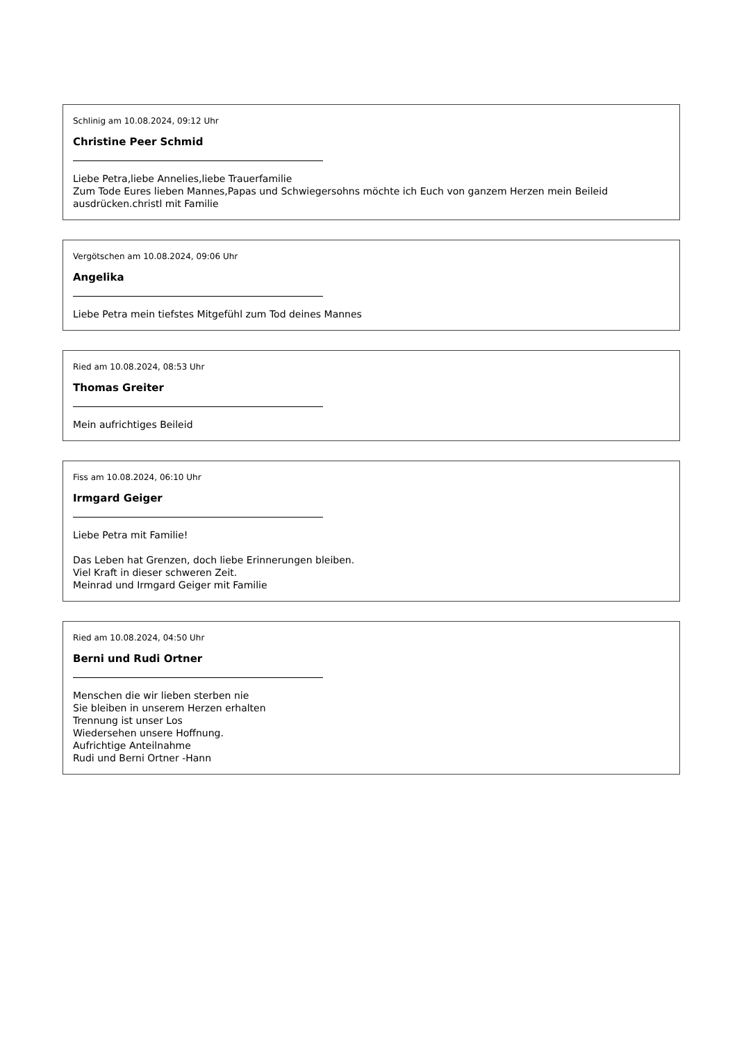Schlinig am 10.08.2024, 09:12 Uhr
Christine Peer Schmid
Liebe Petra,liebe Annelies,liebe Trauerfamilie
Zum Tode Eures lieben Mannes,Papas und Schwiegersohns möchte ich Euch von ganzem Herzen mein Beileid ausdrücken.christl mit Familie
Vergötschen am 10.08.2024, 09:06 Uhr
Angelika
Liebe Petra mein tiefstes Mitgefühl zum Tod deines Mannes
Ried am 10.08.2024, 08:53 Uhr
Thomas Greiter
Mein aufrichtiges Beileid
Fiss am 10.08.2024, 06:10 Uhr
Irmgard Geiger
Liebe Petra mit Familie!
Das Leben hat Grenzen, doch liebe Erinnerungen bleiben.
Viel Kraft in dieser schweren Zeit.
Meinrad und Irmgard Geiger mit Familie
Ried am 10.08.2024, 04:50 Uhr
Berni und Rudi Ortner
Menschen die wir lieben sterben nie
Sie bleiben in unserem Herzen erhalten
Trennung ist unser Los
Wiedersehen unsere Hoffnung.
Aufrichtige Anteilnahme
Rudi und Berni Ortner -Hann